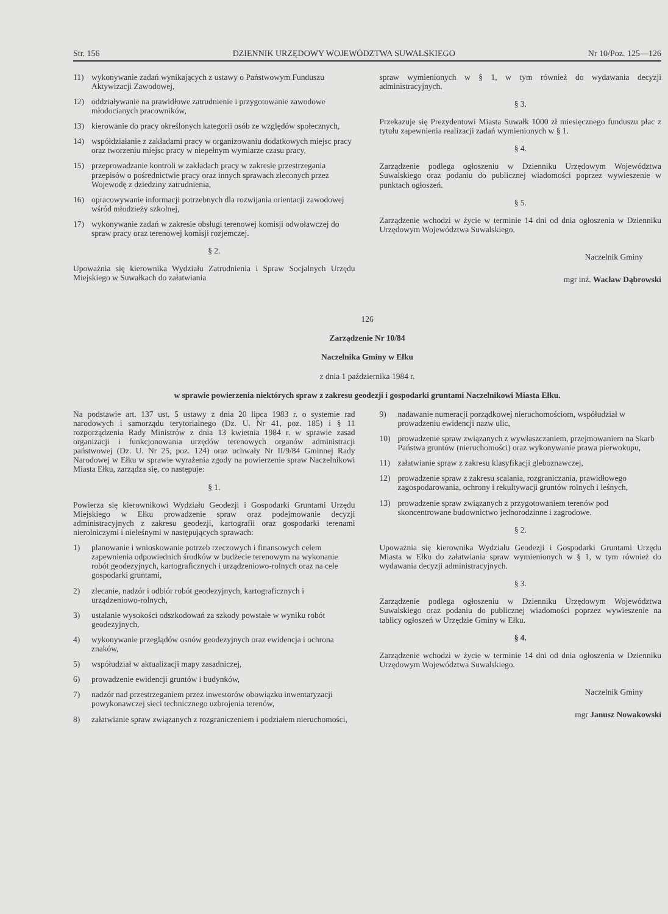Str. 156 DZIENNIK URZĘDOWY WOJEWÓDZTWA SUWALSKIEGO Nr 10/Poz. 125—126
11) wykonywanie zadań wynikających z ustawy o Państwowym Funduszu Aktywizacji Zawodowej,
12) oddziaływanie na prawidłowe zatrudnienie i przygotowanie zawodowe młodocianych pracowników,
13) kierowanie do pracy określonych kategorii osób ze względów społecznych,
14) współdziałanie z zakładami pracy w organizowaniu dodatkowych miejsc pracy oraz tworzeniu miejsc pracy w niepełnym wymiarze czasu pracy,
15) przeprowadzanie kontroli w zakładach pracy w zakresie przestrzegania przepisów o pośrednictwie pracy oraz innych sprawach zleconych przez Wojewodę z dziedziny zatrudnienia,
16) opracowywanie informacji potrzebnych dla rozwijania orientacji zawodowej wśród młodzieży szkolnej,
17) wykonywanie zadań w zakresie obsługi terenowej komisji odwoławczej do spraw pracy oraz terenowej komisji rozjemczej.
§ 2.
Upoważnia się kierownika Wydziału Zatrudnienia i Spraw Socjalnych Urzędu Miejskiego w Suwałkach do załatwiania
spraw wymienionych w § 1, w tym również do wydawania decyzji administracyjnych.
§ 3.
Przekazuje się Prezydentowi Miasta Suwałk 1000 zł miesięcznego funduszu płac z tytułu zapewnienia realizacji zadań wymienionych w § 1.
§ 4.
Zarządzenie podlega ogłoszeniu w Dzienniku Urzędowym Województwa Suwalskiego oraz podaniu do publicznej wiadomości poprzez wywieszenie w punktach ogłoszeń.
§ 5.
Zarządzenie wchodzi w życie w terminie 14 dni od dnia ogłoszenia w Dzienniku Urzędowym Województwa Suwalskiego.
Naczelnik Gminy
mgr inż. Wacław Dąbrowski
126
Zarządzenie Nr 10/84
Naczelnika Gminy w Ełku
z dnia 1 października 1984 r.
w sprawie powierzenia niektórych spraw z zakresu geodezji i gospodarki gruntami Naczelnikowi Miasta Ełku.
Na podstawie art. 137 ust. 5 ustawy z dnia 20 lipca 1983 r. o systemie rad narodowych i samorządu terytorialnego (Dz. U. Nr 41, poz. 185) i § 11 rozporządzenia Rady Ministrów z dnia 13 kwietnia 1984 r. w sprawie zasad organizacji i funkcjonowania urzędów terenowych organów administracji państwowej (Dz. U. Nr 25, poz. 124) oraz uchwały Nr II/9/84 Gminnej Rady Narodowej w Ełku w sprawie wyrażenia zgody na powierzenie spraw Naczelnikowi Miasta Ełku, zarządza się, co następuje:
§ 1.
Powierza się kierownikowi Wydziału Geodezji i Gospodarki Gruntami Urzędu Miejskiego w Ełku prowadzenie spraw oraz podejmowanie decyzji administracyjnych z zakresu geodezji, kartografii oraz gospodarki terenami nierolniczymi i nieleśnymi w następujących sprawach:
1) planowanie i wnioskowanie potrzeb rzeczowych i finansowych celem zapewnienia odpowiednich środków w budżecie terenowym na wykonanie robót geodezyjnych, kartograficznych i urządzeniowo-rolnych oraz na cele gospodarki gruntami,
2) zlecanie, nadzór i odbiór robót geodezyjnych, kartograficznych i urządzeniowo-rolnych,
3) ustalanie wysokości odszkodowań za szkody powstałe w wyniku robót geodezyjnych,
4) wykonywanie przeglądów osnów geodezyjnych oraz ewidencja i ochrona znaków,
5) współudział w aktualizacji mapy zasadniczej,
6) prowadzenie ewidencji gruntów i budynków,
7) nadzór nad przestrzeganiem przez inwestorów obowiązku inwentaryzacji powykonawczej sieci technicznego uzbrojenia terenów,
8) załatwianie spraw związanych z rozgraniczeniem i podziałem nieruchomości,
9) nadawanie numeracji porządkowej nieruchomościom, współudział w prowadzeniu ewidencji nazw ulic,
10) prowadzenie spraw związanych z wywłaszczaniem, przejmowaniem na Skarb Państwa gruntów (nieruchomości) oraz wykonywanie prawa pierwokupu,
11) załatwianie spraw z zakresu klasyfikacji gleboznawczej,
12) prowadzenie spraw z zakresu scalania, rozgraniczania, prawidłowego zagospodarowania, ochrony i rekultywacji gruntów rolnych i leśnych,
13) prowadzenie spraw związanych z przygotowaniem terenów pod skoncentrowane budownictwo jednorodzinne i zagrodowe.
§ 2.
Upoważnia się kierownika Wydziału Geodezji i Gospodarki Gruntami Urzędu Miasta w Ełku do załatwiania spraw wymienionych w § 1, w tym również do wydawania decyzji administracyjnych.
§ 3.
Zarządzenie podlega ogłoszeniu w Dzienniku Urzędowym Województwa Suwalskiego oraz podaniu do publicznej wiadomości poprzez wywieszenie na tablicy ogłoszeń w Urzędzie Gminy w Ełku.
§ 4.
Zarządzenie wchodzi w życie w terminie 14 dni od dnia ogłoszenia w Dzienniku Urzędowym Województwa Suwalskiego.
Naczelnik Gminy
mgr Janusz Nowakowski